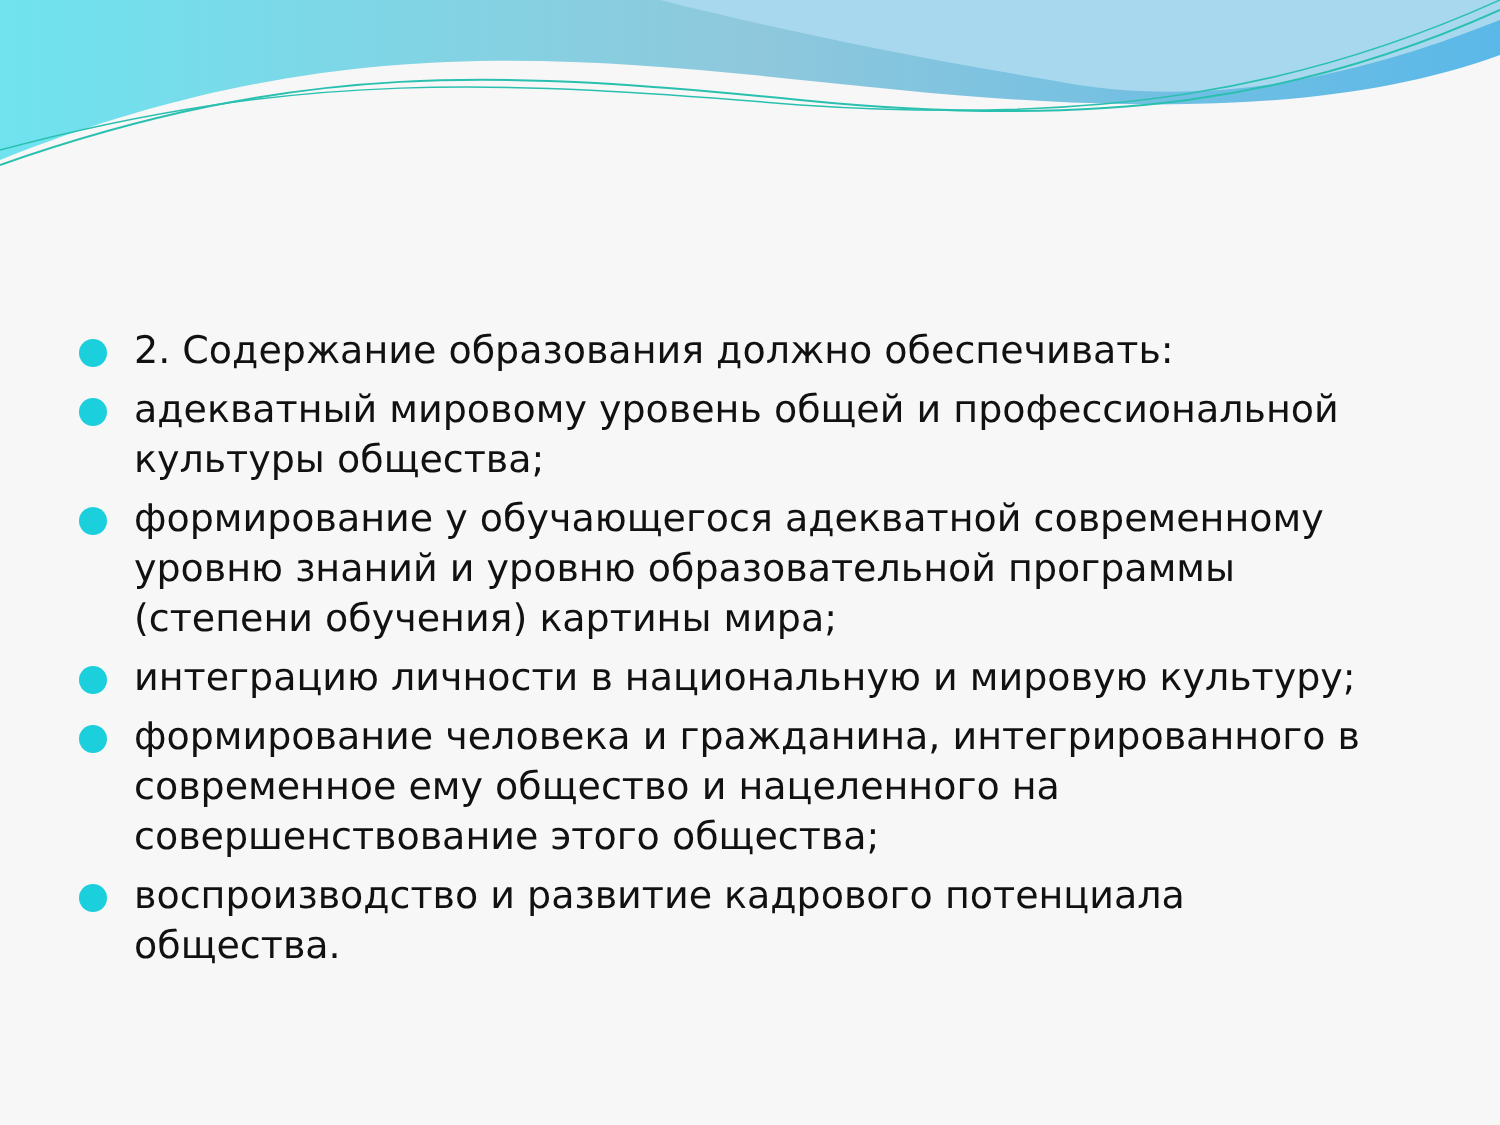2. Содержание образования должно обеспечивать:
адекватный мировому уровень общей и профессиональной культуры общества;
формирование у обучающегося адекватной современному уровню знаний и уровню образовательной программы (степени обучения) картины мира;
интеграцию личности в национальную и мировую культуру;
формирование человека и гражданина, интегрированного в современное ему общество и нацеленного на совершенствование этого общества;
воспроизводство и развитие кадрового потенциала общества.